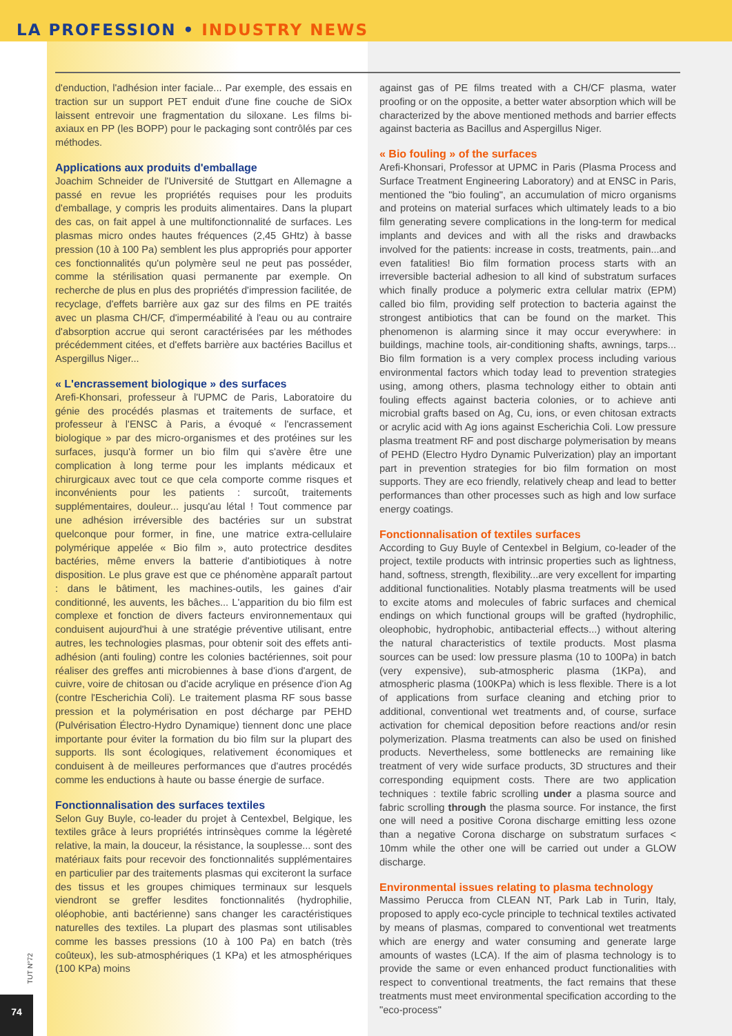LA PROFESSION • INDUSTRY NEWS
d'enduction, l'adhésion inter faciale... Par exemple, des essais en traction sur un support PET enduit d'une fine couche de SiOx laissent entrevoir une fragmentation du siloxane. Les films bi-axiaux en PP (les BOPP) pour le packaging sont contrôlés par ces méthodes.
Applications aux produits d'emballage
Joachim Schneider de l'Université de Stuttgart en Allemagne a passé en revue les propriétés requises pour les produits d'emballage, y compris les produits alimentaires. Dans la plupart des cas, on fait appel à une multifonctionnalité de surfaces. Les plasmas micro ondes hautes fréquences (2,45 GHtz) à basse pression (10 à 100 Pa) semblent les plus appropriés pour apporter ces fonctionnalités qu'un polymère seul ne peut pas posséder, comme la stérilisation quasi permanente par exemple. On recherche de plus en plus des propriétés d'impression facilitée, de recyclage, d'effets barrière aux gaz sur des films en PE traités avec un plasma CH/CF, d'imperméabilité à l'eau ou au contraire d'absorption accrue qui seront caractérisées par les méthodes précédemment citées, et d'effets barrière aux bactéries Bacillus et Aspergillus Niger...
« L'encrassement biologique » des surfaces
Arefi-Khonsari, professeur à l'UPMC de Paris, Laboratoire du génie des procédés plasmas et traitements de surface, et professeur à l'ENSC à Paris, a évoqué « l'encrassement biologique » par des micro-organismes et des protéines sur les surfaces, jusqu'à former un bio film qui s'avère être une complication à long terme pour les implants médicaux et chirurgicaux avec tout ce que cela comporte comme risques et inconvénients pour les patients : surcoût, traitements supplémentaires, douleur... jusqu'au létal ! Tout commence par une adhésion irréversible des bactéries sur un substrat quelconque pour former, in fine, une matrice extra-cellulaire polymérique appelée « Bio film », auto protectrice desdites bactéries, même envers la batterie d'antibiotiques à notre disposition. Le plus grave est que ce phénomène apparaît partout : dans le bâtiment, les machines-outils, les gaines d'air conditionné, les auvents, les bâches... L'apparition du bio film est complexe et fonction de divers facteurs environnementaux qui conduisent aujourd'hui à une stratégie préventive utilisant, entre autres, les technologies plasmas, pour obtenir soit des effets anti-adhésion (anti fouling) contre les colonies bactériennes, soit pour réaliser des greffes anti microbiennes à base d'ions d'argent, de cuivre, voire de chitosan ou d'acide acrylique en présence d'ion Ag (contre l'Escherichia Coli). Le traitement plasma RF sous basse pression et la polymérisation en post décharge par PEHD (Pulvérisation Électro-Hydro Dynamique) tiennent donc une place importante pour éviter la formation du bio film sur la plupart des supports. Ils sont écologiques, relativement économiques et conduisent à de meilleures performances que d'autres procédés comme les enductions à haute ou basse énergie de surface.
Fonctionnalisation des surfaces textiles
Selon Guy Buyle, co-leader du projet à Centexbel, Belgique, les textiles grâce à leurs propriétés intrinsèques comme la légèreté relative, la main, la douceur, la résistance, la souplesse... sont des matériaux faits pour recevoir des fonctionnalités supplémentaires en particulier par des traitements plasmas qui exciteront la surface des tissus et les groupes chimiques terminaux sur lesquels viendront se greffer lesdites fonctionnalités (hydrophilie, oléophobie, anti bactérienne) sans changer les caractéristiques naturelles des textiles. La plupart des plasmas sont utilisables comme les basses pressions (10 à 100 Pa) en batch (très coûteux), les sub-atmosphériques (1 KPa) et les atmosphériques (100 KPa) moins
against gas of PE films treated with a CH/CF plasma, water proofing or on the opposite, a better water absorption which will be characterized by the above mentioned methods and barrier effects against bacteria as Bacillus and Aspergillus Niger.
« Bio fouling » of the surfaces
Arefi-Khonsari, Professor at UPMC in Paris (Plasma Process and Surface Treatment Engineering Laboratory) and at ENSC in Paris, mentioned the "bio fouling", an accumulation of micro organisms and proteins on material surfaces which ultimately leads to a bio film generating severe complications in the long-term for medical implants and devices and with all the risks and drawbacks involved for the patients: increase in costs, treatments, pain...and even fatalities! Bio film formation process starts with an irreversible bacterial adhesion to all kind of substratum surfaces which finally produce a polymeric extra cellular matrix (EPM) called bio film, providing self protection to bacteria against the strongest antibiotics that can be found on the market. This phenomenon is alarming since it may occur everywhere: in buildings, machine tools, air-conditioning shafts, awnings, tarps... Bio film formation is a very complex process including various environmental factors which today lead to prevention strategies using, among others, plasma technology either to obtain anti fouling effects against bacteria colonies, or to achieve anti microbial grafts based on Ag, Cu, ions, or even chitosan extracts or acrylic acid with Ag ions against Escherichia Coli. Low pressure plasma treatment RF and post discharge polymerisation by means of PEHD (Electro Hydro Dynamic Pulverization) play an important part in prevention strategies for bio film formation on most supports. They are eco friendly, relatively cheap and lead to better performances than other processes such as high and low surface energy coatings.
Fonctionnalisation of textiles surfaces
According to Guy Buyle of Centexbel in Belgium, co-leader of the project, textile products with intrinsic properties such as lightness, hand, softness, strength, flexibility...are very excellent for imparting additional functionalities. Notably plasma treatments will be used to excite atoms and molecules of fabric surfaces and chemical endings on which functional groups will be grafted (hydrophilic, oleophobic, hydrophobic, antibacterial effects...) without altering the natural characteristics of textile products. Most plasma sources can be used: low pressure plasma (10 to 100Pa) in batch (very expensive), sub-atmospheric plasma (1KPa), and atmospheric plasma (100KPa) which is less flexible. There is a lot of applications from surface cleaning and etching prior to additional, conventional wet treatments and, of course, surface activation for chemical deposition before reactions and/or resin polymerization. Plasma treatments can also be used on finished products. Nevertheless, some bottlenecks are remaining like treatment of very wide surface products, 3D structures and their corresponding equipment costs. There are two application techniques : textile fabric scrolling under a plasma source and fabric scrolling through the plasma source. For instance, the first one will need a positive Corona discharge emitting less ozone than a negative Corona discharge on substratum surfaces < 10mm while the other one will be carried out under a GLOW discharge.
Environmental issues relating to plasma technology
Massimo Perucca from CLEAN NT, Park Lab in Turin, Italy, proposed to apply eco-cycle principle to technical textiles activated by means of plasmas, compared to conventional wet treatments which are energy and water consuming and generate large amounts of wastes (LCA). If the aim of plasma technology is to provide the same or even enhanced product functionalities with respect to conventional treatments, the fact remains that these treatments must meet environmental specification according to the "eco-process"
TUT N°72
74